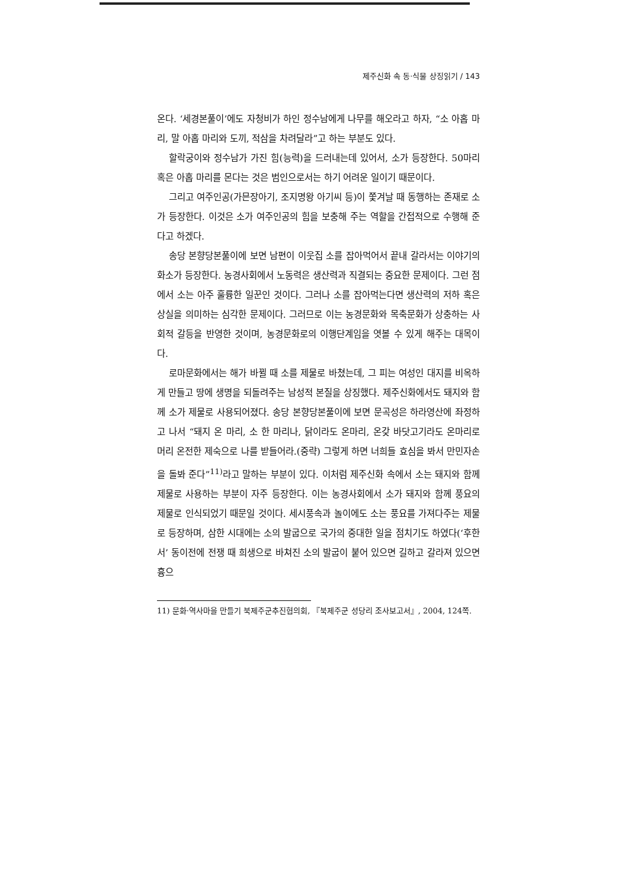제주신화 속 동·식물 상징읽기 / 143
온다. ‘세경본풀이’에도 자청비가 하인 정수남에게 나무를 해오라고 하자, “소 아홉 마리, 말 아홉 마리와 도끼, 적삼을 차려달라”고 하는 부분도 있다.
할락궁이와 정수남가 가진 힘(능력)을 드러내는데 있어서, 소가 등장한다. 50마리 혹은 아홉 마리를 몬다는 것은 범인으로서는 하기 어려운 일이기 때문이다.
그리고 여주인공(가믄장아기, 조지명왕 아기씨 등)이 쫓겨날 때 동행하는 존재로 소가 등장한다. 이것은 소가 여주인공의 힘을 보충해 주는 역할을 간접적으로 수행해 준다고 하겠다.
송당 본향당본풀이에 보면 남편이 이웃집 소를 잡아먹어서 끝내 갈라서는 이야기의 화소가 등장한다. 농경사회에서 노동력은 생산력과 직결되는 중요한 문제이다. 그런 점에서 소는 아주 훌륭한 일꾼인 것이다. 그러나 소를 잡아먹는다면 생산력의 저하 혹은 상실을 의미하는 심각한 문제이다. 그러므로 이는 농경문화와 목축문화가 상충하는 사회적 갈등을 반영한 것이며, 농경문화로의 이행단계임을 엿볼 수 있게 해주는 대목이다.
로마문화에서는 해가 바뀔 때 소를 제물로 바쳤는데, 그 피는 여성인 대지를 비옥하게 만들고 땅에 생명을 되돌려주는 남성적 본질을 상징했다. 제주신화에서도 돼지와 함께 소가 제물로 사용되어졌다. 송당 본향당본풀이에 보면 문곡성은 하라영산에 좌정하고 나서 “돼지 온 마리, 소 한 마리나, 닭이라도 온마리, 온갖 바닷고기라도 온마리로 머리 온전한 제숙으로 나를 받들어라.(중략) 그렇게 하면 너희들 효심을 봐서 만민자손을 돌봐 준다”<sup>11)</sup>라고 말하는 부분이 있다. 이처럼 제주신화 속에서 소는 돼지와 함께 제물로 사용하는 부분이 자주 등장한다. 이는 농경사회에서 소가 돼지와 함께 풍요의 제물로 인식되었기 때문일 것이다. 세시풍속과 놀이에도 소는 풍요를 가져다주는 제물로 등장하며, 삼한 시대에는 소의 발굽으로 국가의 중대한 일을 점치기도 하였다(‘후한서’ 동이전에 전쟁 때 희생으로 바쳐진 소의 발굽이 붙어 있으면 길하고 갈라져 있으면 흉으
11) 문화·역사마을 만들기 북제주군추진협의회, 『북제주군 성당리 조사보고서』, 2004, 124쪽.